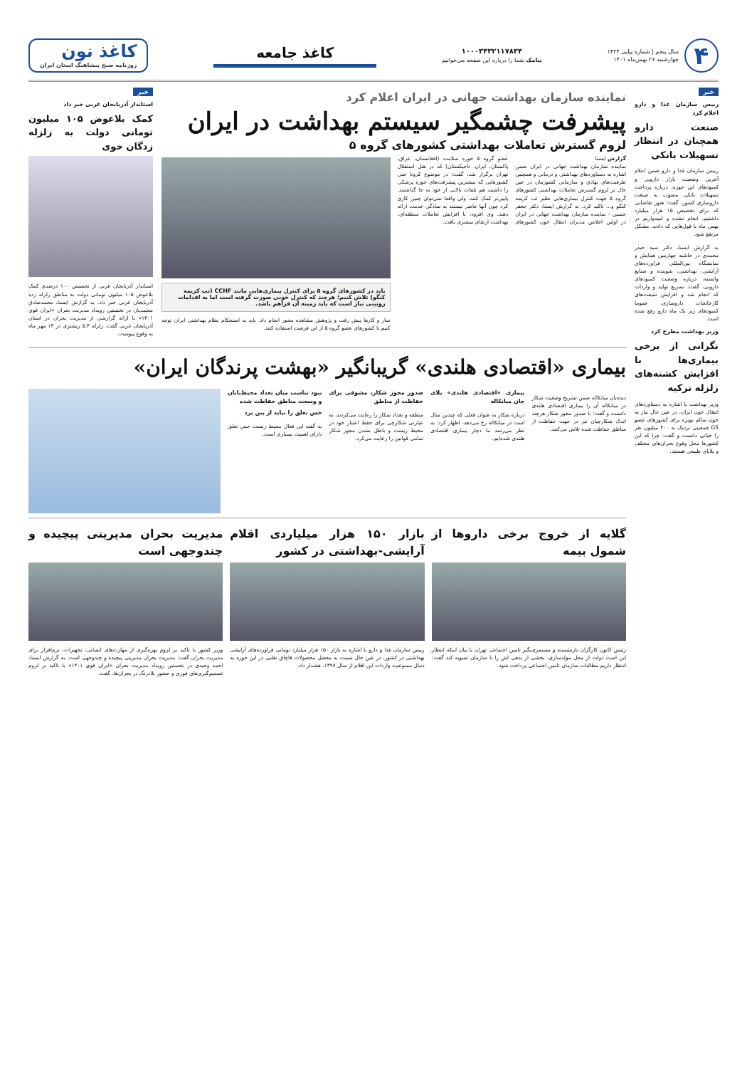۴
سال پنجم | شماره پیاپی ۱۴۲۴
چهارشنبه ۲۶ بهمن‌ماه ۱۴۰۱
۱۰۰۰۳۴۳۲۱۱۷۸۳۴
پیامک شما را درباره این صفحه می‌خوانیم
کاغذ جامعه
کاغذ نون
روزنامه صبح پیشاهنگ استان ایران
خبر
رییس سازمان غذا و دارو اعلام کرد
صنعت دارو همچنان در انتظار تسهیلات بانکی
رییس سازمان غذا و دارو ضمن اعلام آخرین وضعیت بازار دارویی و کمبودهای این حوزه، درباره پرداخت تسهیلات بانکی مصوب به صنعت داروسازی کشور، گفت: هنوز تقاضایی که برای تخصیص ۱۵ هزار میلیارد داشتیم، انجام نشده و امیدواریم در بهمن ماه با قول‌هایی که دادند، مشکل مرتفع شود.
به گزارش ایسنا، دکتر سید حیدر محمدی در حاشیه چهارمین همایش و نمایشگاه بین‌المللی فراورده‌های آرایشی، بهداشتی، شوینده و صنایع وابسته، درباره وضعیت کمبودهای دارویی، گفت: تسریع تولید و واردات که انجام شد و افزایش شیفت‌های کارخانجات داروسازی، عموما کمبودهای زیر یک ماه دارو رفع شده است.
وزیر بهداشت مطرح کرد
نگرانی از برخی بیماری‌ها با افزایش کشته‌های زلزله ترکیه
وزیر بهداشت با اشاره به دستاوردهای انتقال خون ایران، در عین حال نیاز به خون سالم بویژه برای کشورهای عضو G5 جمعیتی نزدیک به ۴۰۰ میلیون نفر را حیاتی دانست و گفت: چرا که این کشورها محل وقوع بحران‌های مختلف و بلایای طبیعی هستند.
نماینده سازمان بهداشت جهانی در ایران اعلام کرد
پیشرفت چشمگیر سیستم بهداشت در ایران
لزوم گسترش تعاملات بهداشتی کشورهای گروه ۵
گزارش ایسنا
نماینده سازمان بهداشت جهانی در ایران ضمن اشاره به دستاوردهای بهداشتی و درمانی و همچنین ظرفیت‌های نهادی و سازمانی کشورمان در عین حال بر لزوم گسترش تعاملات بهداشتی کشورهای گروه ۵ جهت کنترل بیماری‌هایی نظیر تب کریمه کنگو و... تاکید کرد. به گزارش ایسنا، دکتر جعفر حسین - نماینده سازمان بهداشت جهانی در ایران در اولین اجلاس مدیران انتقال خون کشورهای عضو گروه ۵ حوزه سلامت (افغانستان، عراق، پاکستان، ایران، تاجیکستان) که در هتل استقلال تهران برگزار شد، گفت: در موضوع کرونا حتی کشورهایی که بیشترین پیشرفت‌های حوزه پزشکی را داشتند هم تلفات بالایی از خود به جا گذاشتند. پایین‌تر کمک کنند، ولی واقعا نمی‌توان چنین کاری کرد چون آنها حاضر نیستند به سادگی خدمت ارائه دهند. وی افزود: با افزایش تعاملات منطقه‌ای، بهداشت ارتقای بیشتری یافت.
باید در کشورهای گروه ۵ برای کنترل بیماری‌هایی مانند CCHF (تب کریمه کنگو) تلاش کنیم؛ هرچند که کنترل خوبی صورت گرفته است اما به اقدامات روتینی نیاز است که باید زمینه آن فراهم باشد.
ساز و کارها پیش رفت و پژوهش مشاهده محور انجام داد. باید به استحکام نظام بهداشتی ایران توجه کنیم تا کشورهای عضو گروه ۵ از این فرصت استفاده کنند.
خبر
استاندار آذربایجان غربی خبر داد
کمک بلاعوض ۱۰۵ میلیون تومانی دولت به زلزله زدگان خوی
استاندار آذربایجان غربی از تخصیص ۱۰۰ درصدی کمک بلاعوض ۱۰۵ میلیون تومانی دولت به مناطق زلزله زده آذربایجان غربی خبر داد. به گزارش ایسنا، محمدصادق معتمدیان در نخستین رویداد مدیریت بحران «ایران قوی ۱۴۰۱» با ارائه گزارشی از مدیریت بحران در استان آذربایجان غربی گفت: زلزله ۵.۴ ریشتری در ۱۳ مهر ماه به وقوع پیوست.
بیماری «اقتصادی هلندی» گریبانگیر «بهشت پرندگان ایران»
دیده‌بان میانکاله ضمن تشریح وضعیت شکار در میانکاله آن را بیماری اقتصادی هلندی دانست و گفت: با صدور مجوز شکار هرچند اندک شکارچیان نیز در جهت حفاظت از مناطق حفاظت شده تلاش می‌کنند.
بیماری «اقتصادی هلندی» بلای جان میانکاله
درباره شکار به عنوان فعلی که چندین سال است در میانکاله رخ می‌دهد، اظهار کرد: به نظر می‌رسد ما دچار بیماری اقتصادی هلندی شده‌ایم.
صدور مجوز شکار، مشوقی برای حفاظت از مناطق
منطقه و تعداد شکار را رعایت می‌کردند، به عبارتی شکارچی برای حفظ اعتبار خود در محیط زیست و باطل نشدن مجوز شکار تمامی قوانین را رعایت می‌کرد.
نبود تناسب میان تعداد محیط‌بانان و وسعت مناطق حفاظت شده
حس تعلق را نباید از بین برد
به گفته این فعال محیط زیست حس تعلق دارای اهمیت بسیاری است.
گلایه از خروج برخی داروها از شمول بیمه
رئیس کانون کارگران بازنشسته و مستمری‌بگیر تامین اجتماعی تهران با بیان اینکه انتظار این است دولت از محل مولدسازی، بخشی از بدهی اش را با سازمان تسویه کند گفت: انتظار داریم مطالبات سازمان تامین اجتماعی پرداخت شود.
بازار ۱۵۰ هزار میلیاردی اقلام آرایشی-بهداشتی در کشور
رییس سازمان غذا و دارو با اشاره به بازار ۱۵۰ هزار میلیارد تومانی فراورده‌های آرایشی بهداشتی در کشور، در عین حال نسبت به معضل محصولات قاچاق تقلبی در این حوزه به دنبال ممنوعیت واردات این اقلام از سال ۱۳۹۷، هشدار داد.
مدیریت بحران مدیریتی پیچیده و چندوجهی است
وزیر کشور با تاکید بر لزوم بهره‌گیری از مهارت‌های انسانی، تجهیزات، نرم‌افزار برای مدیریت بحران گفت: مدیریت بحران مدیریتی پیچیده و چندوجهی است. به گزارش ایسنا، احمد وحیدی در نخستین رویداد مدیریت بحران «ایران قوی ۱۴۰۱» با تاکید بر لزوم تصمیم‌گیری‌های فوری و حضور بلادرنگ در بحران‌ها، گفت.